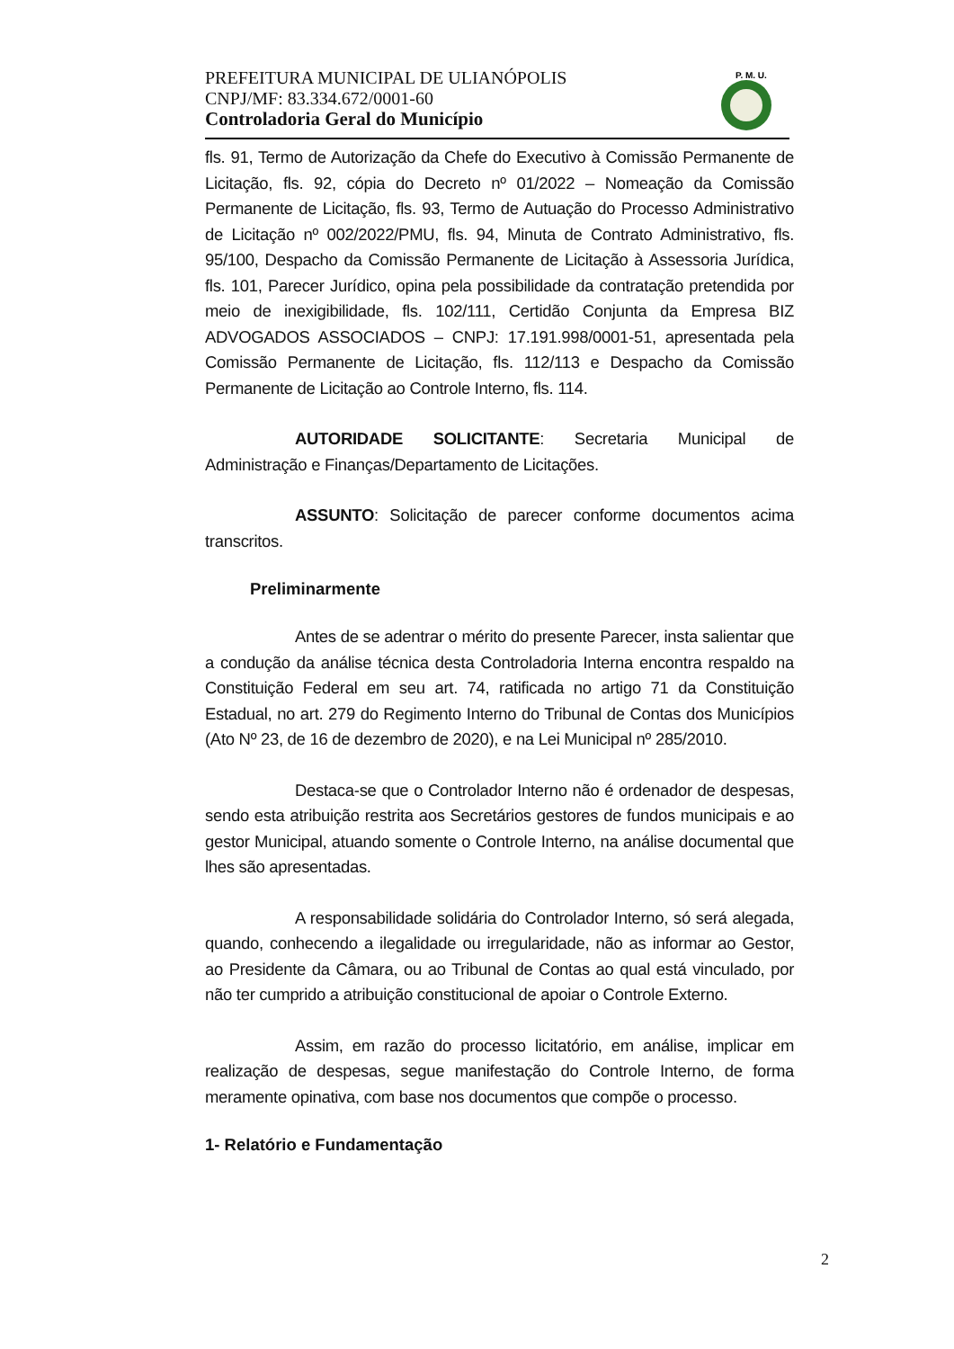PREFEITURA MUNICIPAL DE ULIANÓPOLIS
CNPJ/MF: 83.334.672/0001-60
Controladoria Geral do Município
P. M. U.
fls. 91, Termo de Autorização da Chefe do Executivo à Comissão Permanente de Licitação, fls. 92, cópia do Decreto nº 01/2022 – Nomeação da Comissão Permanente de Licitação, fls. 93, Termo de Autuação do Processo Administrativo de Licitação nº 002/2022/PMU, fls. 94, Minuta de Contrato Administrativo, fls. 95/100, Despacho da Comissão Permanente de Licitação à Assessoria Jurídica, fls. 101, Parecer Jurídico, opina pela possibilidade da contratação pretendida por meio de inexigibilidade, fls. 102/111, Certidão Conjunta da Empresa BIZ ADVOGADOS ASSOCIADOS – CNPJ: 17.191.998/0001-51, apresentada pela Comissão Permanente de Licitação, fls. 112/113 e Despacho da Comissão Permanente de Licitação ao Controle Interno, fls. 114.
AUTORIDADE SOLICITANTE: Secretaria Municipal de Administração e Finanças/Departamento de Licitações.
ASSUNTO: Solicitação de parecer conforme documentos acima transcritos.
Preliminarmente
Antes de se adentrar o mérito do presente Parecer, insta salientar que a condução da análise técnica desta Controladoria Interna encontra respaldo na Constituição Federal em seu art. 74, ratificada no artigo 71 da Constituição Estadual, no art. 279 do Regimento Interno do Tribunal de Contas dos Municípios (Ato Nº 23, de 16 de dezembro de 2020), e na Lei Municipal nº 285/2010.
Destaca-se que o Controlador Interno não é ordenador de despesas, sendo esta atribuição restrita aos Secretários gestores de fundos municipais e ao gestor Municipal, atuando somente o Controle Interno, na análise documental que lhes são apresentadas.
A responsabilidade solidária do Controlador Interno, só será alegada, quando, conhecendo a ilegalidade ou irregularidade, não as informar ao Gestor, ao Presidente da Câmara, ou ao Tribunal de Contas ao qual está vinculado, por não ter cumprido a atribuição constitucional de apoiar o Controle Externo.
Assim, em razão do processo licitatório, em análise, implicar em realização de despesas, segue manifestação do Controle Interno, de forma meramente opinativa, com base nos documentos que compõe o processo.
1- Relatório e Fundamentação
2